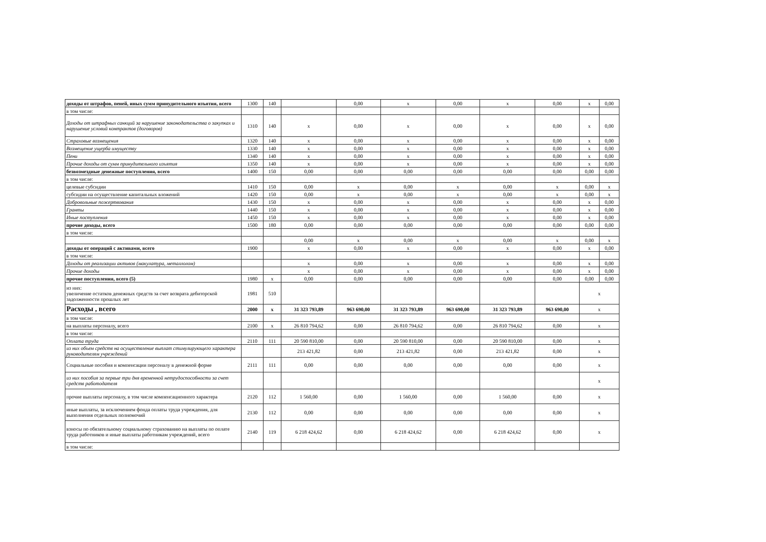| доходы от штрафов, пеней, иных сумм принудительного изъятия, всего | 1300 | 140 | | 0,00 | x | 0,00 | x | 0,00 | x | 0,00 |
| в том числе: | | | | | | | | | | |
| Доходы от штрафных санкций за нарушение законодательства о закупках и нарушение условий контрактов (договоров) | 1310 | 140 | x | 0,00 | x | 0,00 | x | 0,00 | x | 0,00 |
| Страховые возмещения | 1320 | 140 | x | 0,00 | x | 0,00 | x | 0,00 | x | 0,00 |
| Возмещение ущерба имуществу | 1330 | 140 | x | 0,00 | x | 0,00 | x | 0,00 | x | 0,00 |
| Пени | 1340 | 140 | x | 0,00 | x | 0,00 | x | 0,00 | x | 0,00 |
| Прочие доходы от сумм принудительного изъятия | 1350 | 140 | x | 0,00 | x | 0,00 | x | 0,00 | x | 0,00 |
| безвозмездные денежные поступления, всего | 1400 | 150 | 0,00 | 0,00 | 0,00 | 0,00 | 0,00 | 0,00 | 0,00 | 0,00 |
| в том числе: | | | | | | | | | | |
| целевые субсидии | 1410 | 150 | 0,00 | x | 0,00 | x | 0,00 | x | 0,00 | x |
| субсидии на осуществление капитальных вложений | 1420 | 150 | 0,00 | x | 0,00 | x | 0,00 | x | 0,00 | x |
| Добровольные пожертвования | 1430 | 150 | x | 0,00 | x | 0,00 | x | 0,00 | x | 0,00 |
| Гранты | 1440 | 150 | x | 0,00 | x | 0,00 | x | 0,00 | x | 0,00 |
| Иные поступления | 1450 | 150 | x | 0,00 | x | 0,00 | x | 0,00 | x | 0,00 |
| прочие доходы, всего | 1500 | 180 | 0,00 | 0,00 | 0,00 | 0,00 | 0,00 | 0,00 | 0,00 | 0,00 |
| в том числе: | | | | | | | | | | |
| | | | 0,00 | x | 0,00 | x | 0,00 | x | 0,00 | x |
| доходы от операций с активами, всего | 1900 | | x | 0,00 | x | 0,00 | x | 0,00 | x | 0,00 |
| в том числе: | | | | | | | | | | |
| Доходы от реализации активов (макулатура, металлолом) | | | x | 0,00 | x | 0,00 | x | 0,00 | x | 0,00 |
| Прочие доходы | | | x | 0,00 | x | 0,00 | x | 0,00 | x | 0,00 |
| прочие поступления, всего (5) | 1980 | x | 0,00 | 0,00 | 0,00 | 0,00 | 0,00 | 0,00 | 0,00 | 0,00 |
| из них: увеличение остатков денежных средств за счет возврата дебиторской задолженности прошлых лет | 1981 | 510 | | | | | | | x | |
| Расходы , всего | 2000 | x | 31 323 793,89 | 963 690,00 | 31 323 793,89 | 963 690,00 | 31 323 793,89 | 963 690,00 | x | |
| в том числе: | | | | | | | | | | |
| на выплаты персоналу, всего | 2100 | x | 26 810 794,62 | 0,00 | 26 810 794,62 | 0,00 | 26 810 794,62 | 0,00 | x | |
| в том числе: | | | | | | | | | | |
| Оплата труда | 2110 | 111 | 20 590 810,00 | 0,00 | 20 590 810,00 | 0,00 | 20 590 810,00 | 0,00 | x | |
| из них объем средств на осуществление выплат стимулирующего характера руководителям учреждений | | | 213 421,82 | 0,00 | 213 421,82 | 0,00 | 213 421,82 | 0,00 | x | |
| Социальные пособия и компенсации персоналу в денежной форме | 2111 | 111 | 0,00 | 0,00 | 0,00 | 0,00 | 0,00 | 0,00 | x | |
| из них пособия за первые три дня временной нетрудоспособности за счет средств работодателя | | | | | | | | | x | |
| прочие выплаты персоналу, в том числе компенсационного характера | 2120 | 112 | 1 560,00 | 0,00 | 1 560,00 | 0,00 | 1 560,00 | 0,00 | x | |
| иные выплаты, за исключением фонда оплаты труда учреждения, для выполнения отдельных полномочий | 2130 | 112 | 0,00 | 0,00 | 0,00 | 0,00 | 0,00 | 0,00 | x | |
| взносы по обязательному социальному страхованию на выплаты по оплате труда работников и иные выплаты работникам учреждений, всего | 2140 | 119 | 6 218 424,62 | 0,00 | 6 218 424,62 | 0,00 | 6 218 424,62 | 0,00 | x | |
| в том числе: | | | | | | | | | | |